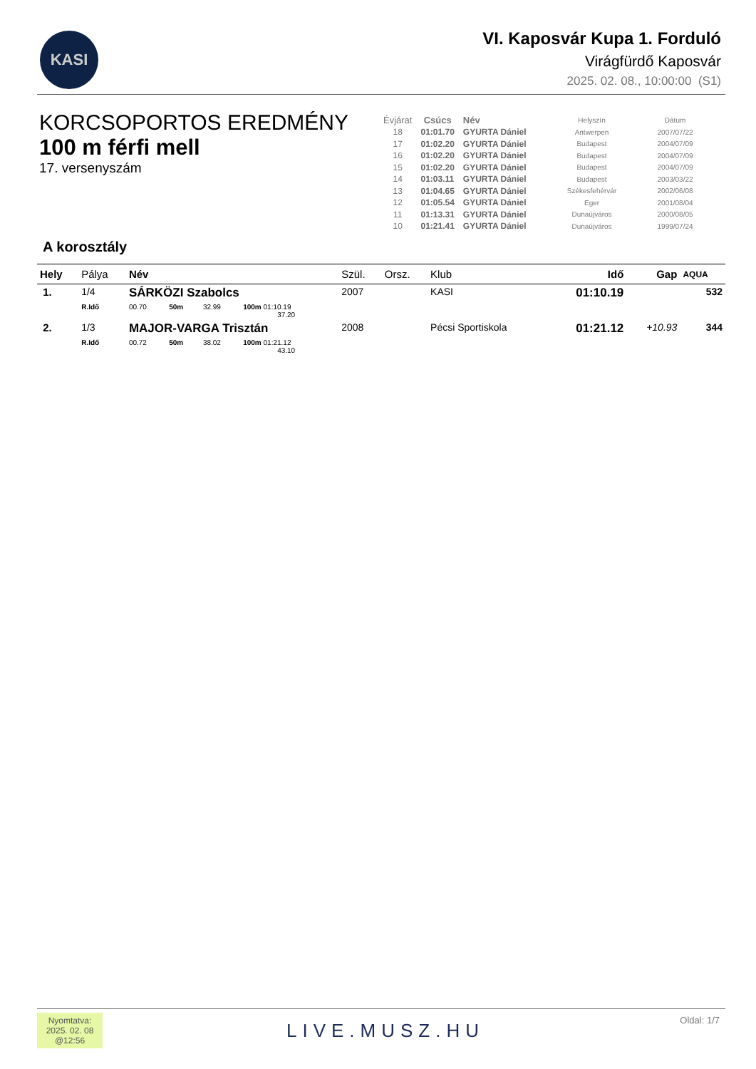KASI
VI. Kaposvár Kupa 1. Forduló
Virágfürdő Kaposvár
2025. 02. 08., 10:00:00 (S1)
KORCSOPORTOS EREDMÉNY
100 m férfi mell
17. versenyszám
| Évjárat | Csúcs | Név | Helyszín | Dátum |
| --- | --- | --- | --- | --- |
| 18 | 01:01.70 | GYURTA Dániel | Antwerpen | 2007/07/22 |
| 17 | 01:02.20 | GYURTA Dániel | Budapest | 2004/07/09 |
| 16 | 01:02.20 | GYURTA Dániel | Budapest | 2004/07/09 |
| 15 | 01:02.20 | GYURTA Dániel | Budapest | 2004/07/09 |
| 14 | 01:03.11 | GYURTA Dániel | Budapest | 2003/03/22 |
| 13 | 01:04.65 | GYURTA Dániel | Székesfehérvár | 2002/06/08 |
| 12 | 01:05.54 | GYURTA Dániel | Eger | 2001/08/04 |
| 11 | 01:13.31 | GYURTA Dániel | Dunaújváros | 2000/08/05 |
| 10 | 01:21.41 | GYURTA Dániel | Dunaújváros | 1999/07/24 |
A korosztály
| Hely | Pálya | Név | | | | Szül. | Orsz. | Klub | Idő | Gap | AQUA |
| --- | --- | --- | --- | --- | --- | --- | --- | --- | --- | --- | --- |
| 1. | 1/4 | SÁRKÖZI Szabolcs | | | | 2007 | | KASI | 01:10.19 | | 532 |
| | R.Idő | 00.70 | 50m | 32.99 | 100m 01:10.19 37.20 | | | | | | |
| 2. | 1/3 | MAJOR-VARGA Trisztán | | | | 2008 | | Pécsi Sportiskola | 01:21.12 | +10.93 | 344 |
| | R.Idő | 00.72 | 50m | 38.02 | 100m 01:21.12 43.10 | | | | | | |
Nyomtatva:
2025. 02. 08
@12:56
LIVE.MUSZ.HU Oldal: 1/7